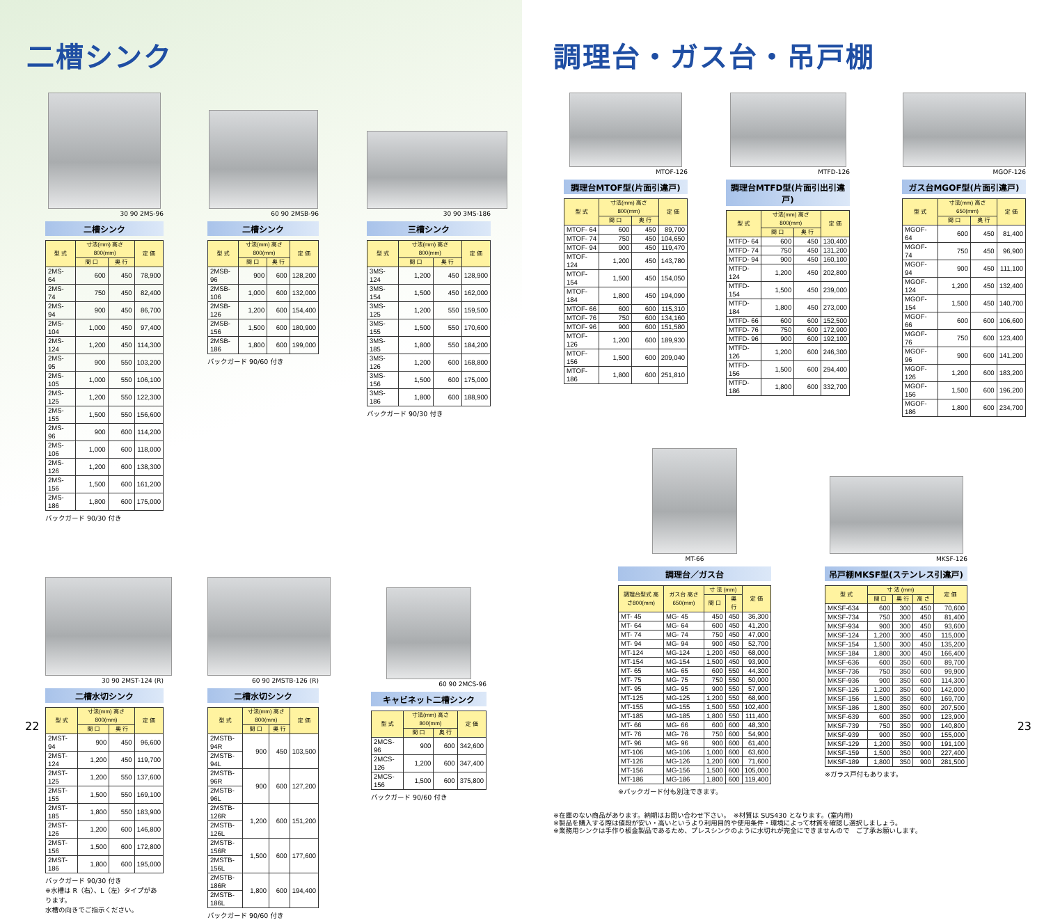二槽シンク
30 90 2MS-96
二槽シンク
| 型 式 | 寸法(mm) 高さ800(mm) | | 定 価 |
| --- | --- | --- | --- |
| | 間 口 | 奥 行 | |
| 2MS- 64 | 600 | 450 | 78,900 |
| 2MS- 74 | 750 | 450 | 82,400 |
| 2MS- 94 | 900 | 450 | 86,700 |
| 2MS-104 | 1,000 | 450 | 97,400 |
| 2MS-124 | 1,200 | 450 | 114,300 |
| 2MS- 95 | 900 | 550 | 103,200 |
| 2MS-105 | 1,000 | 550 | 106,100 |
| 2MS-125 | 1,200 | 550 | 122,300 |
| 2MS-155 | 1,500 | 550 | 156,600 |
| 2MS- 96 | 900 | 600 | 114,200 |
| 2MS-106 | 1,000 | 600 | 118,000 |
| 2MS-126 | 1,200 | 600 | 138,300 |
| 2MS-156 | 1,500 | 600 | 161,200 |
| 2MS-186 | 1,800 | 600 | 175,000 |
バックガード 90/30 付き
60 90 2MSB-96
二槽シンク
| 型 式 | 寸法(mm) 高さ800(mm) | | 定 価 |
| --- | --- | --- | --- |
| | 間 口 | 奥 行 | |
| 2MSB- 96 | 900 | 600 | 128,200 |
| 2MSB-106 | 1,000 | 600 | 132,000 |
| 2MSB-126 | 1,200 | 600 | 154,400 |
| 2MSB-156 | 1,500 | 600 | 180,900 |
| 2MSB-186 | 1,800 | 600 | 199,000 |
バックガード 90/60 付き
30 90 3MS-186
三槽シンク
| 型 式 | 寸法(mm) 高さ800(mm) | | 定 価 |
| --- | --- | --- | --- |
| | 間 口 | 奥 行 | |
| 3MS-124 | 1,200 | 450 | 128,900 |
| 3MS-154 | 1,500 | 450 | 162,000 |
| 3MS-125 | 1,200 | 550 | 159,500 |
| 3MS-155 | 1,500 | 550 | 170,600 |
| 3MS-185 | 1,800 | 550 | 184,200 |
| 3MS-126 | 1,200 | 600 | 168,800 |
| 3MS-156 | 1,500 | 600 | 175,000 |
| 3MS-186 | 1,800 | 600 | 188,900 |
バックガード 90/30 付き
30 90 2MST-124 (R)
二槽水切シンク
| 型 式 | 寸法(mm) 高さ800(mm) | | 定 価 |
| --- | --- | --- | --- |
| | 間 口 | 奥 行 | |
| 2MST- 94 | 900 | 450 | 96,600 |
| 2MST-124 | 1,200 | 450 | 119,700 |
| 2MST-125 | 1,200 | 550 | 137,600 |
| 2MST-155 | 1,500 | 550 | 169,100 |
| 2MST-185 | 1,800 | 550 | 183,900 |
| 2MST-126 | 1,200 | 600 | 146,800 |
| 2MST-156 | 1,500 | 600 | 172,800 |
| 2MST-186 | 1,800 | 600 | 195,000 |
バックガード 90/30 付き
※水槽は R（右）、L（左）タイプがあります。
水槽の向きでご指示ください。
60 90 2MSTB-126 (R)
二槽水切シンク
| 型 式 | 寸法(mm) 高さ800(mm) | | 定 価 |
| --- | --- | --- | --- |
| | 間 口 | 奥 行 | |
| 2MSTB- 94R | 900 | 450 | 103,500 |
| 2MSTB- 94L | | | |
| 2MSTB- 96R | 900 | 600 | 127,200 |
| 2MSTB- 96L | | | |
| 2MSTB-126R | 1,200 | 600 | 151,200 |
| 2MSTB-126L | | | |
| 2MSTB-156R | 1,500 | 600 | 177,600 |
| 2MSTB-156L | | | |
| 2MSTB-186R | 1,800 | 600 | 194,400 |
| 2MSTB-186L | | | |
バックガード 90/60 付き
60 90 2MCS-96
キャビネット二槽シンク
| 型 式 | 寸法(mm) 高さ800(mm) | | 定 価 |
| --- | --- | --- | --- |
| | 間 口 | 奥 行 | |
| 2MCS- 96 | 900 | 600 | 342,600 |
| 2MCS-126 | 1,200 | 600 | 347,400 |
| 2MCS-156 | 1,500 | 600 | 375,800 |
バックガード 90/60 付き
22
調理台・ガス台・吊戸棚
MTOF-126
調理台MTOF型(片面引違戸)
| 型 式 | 寸法(mm) 高さ800(mm) | | 定 価 |
| --- | --- | --- | --- |
| | 間 口 | 奥 行 | |
| MTOF- 64 | 600 | 450 | 89,700 |
| MTOF- 74 | 750 | 450 | 104,650 |
| MTOF- 94 | 900 | 450 | 119,470 |
| MTOF-124 | 1,200 | 450 | 143,780 |
| MTOF-154 | 1,500 | 450 | 154,050 |
| MTOF-184 | 1,800 | 450 | 194,090 |
| MTOF- 66 | 600 | 600 | 115,310 |
| MTOF- 76 | 750 | 600 | 134,160 |
| MTOF- 96 | 900 | 600 | 151,580 |
| MTOF-126 | 1,200 | 600 | 189,930 |
| MTOF-156 | 1,500 | 600 | 209,040 |
| MTOF-186 | 1,800 | 600 | 251,810 |
MTFD-126
調理台MTFD型(片面引出引違戸)
| 型 式 | 寸法(mm) 高さ800(mm) | | 定 価 |
| --- | --- | --- | --- |
| | 間 口 | 奥 行 | |
| MTFD- 64 | 600 | 450 | 130,400 |
| MTFD- 74 | 750 | 450 | 131,200 |
| MTFD- 94 | 900 | 450 | 160,100 |
| MTFD-124 | 1,200 | 450 | 202,800 |
| MTFD-154 | 1,500 | 450 | 239,000 |
| MTFD-184 | 1,800 | 450 | 273,000 |
| MTFD- 66 | 600 | 600 | 152,500 |
| MTFD- 76 | 750 | 600 | 172,900 |
| MTFD- 96 | 900 | 600 | 192,100 |
| MTFD-126 | 1,200 | 600 | 246,300 |
| MTFD-156 | 1,500 | 600 | 294,400 |
| MTFD-186 | 1,800 | 600 | 332,700 |
MGOF-126
ガス台MGOF型(片面引違戸)
| 型 式 | 寸法(mm) 高さ650(mm) | | 定 価 |
| --- | --- | --- | --- |
| | 間 口 | 奥 行 | |
| MGOF- 64 | 600 | 450 | 81,400 |
| MGOF- 74 | 750 | 450 | 96,900 |
| MGOF- 94 | 900 | 450 | 111,100 |
| MGOF-124 | 1,200 | 450 | 132,400 |
| MGOF-154 | 1,500 | 450 | 140,700 |
| MGOF- 66 | 600 | 600 | 106,600 |
| MGOF- 76 | 750 | 600 | 123,400 |
| MGOF- 96 | 900 | 600 | 141,200 |
| MGOF-126 | 1,200 | 600 | 183,200 |
| MGOF-156 | 1,500 | 600 | 196,200 |
| MGOF-186 | 1,800 | 600 | 234,700 |
MT-66
調理台／ガス台
| 調理台型式 高さ800(mm) | ガス台 高さ650(mm) | 寸 法 (mm) | | 定 価 |
| --- | --- | --- | --- | --- |
| | | 間 口 | 奥 行 | |
| MT- 45 | MG- 45 | 450 | 450 | 36,300 |
| MT- 64 | MG- 64 | 600 | 450 | 41,200 |
| MT- 74 | MG- 74 | 750 | 450 | 47,000 |
| MT- 94 | MG- 94 | 900 | 450 | 52,700 |
| MT-124 | MG-124 | 1,200 | 450 | 68,000 |
| MT-154 | MG-154 | 1,500 | 450 | 93,900 |
| MT- 65 | MG- 65 | 600 | 550 | 44,300 |
| MT- 75 | MG- 75 | 750 | 550 | 50,000 |
| MT- 95 | MG- 95 | 900 | 550 | 57,900 |
| MT-125 | MG-125 | 1,200 | 550 | 68,900 |
| MT-155 | MG-155 | 1,500 | 550 | 102,400 |
| MT-185 | MG-185 | 1,800 | 550 | 111,400 |
| MT- 66 | MG- 66 | 600 | 600 | 48,300 |
| MT- 76 | MG- 76 | 750 | 600 | 54,900 |
| MT- 96 | MG- 96 | 900 | 600 | 61,400 |
| MT-106 | MG-106 | 1,000 | 600 | 63,600 |
| MT-126 | MG-126 | 1,200 | 600 | 71,600 |
| MT-156 | MG-156 | 1,500 | 600 | 105,000 |
| MT-186 | MG-186 | 1,800 | 600 | 119,400 |
※バックガード付も別注できます。
MKSF-126
吊戸棚MKSF型(ステンレス引違戸)
| 型 式 | 寸 法 (mm) | | | 定 価 |
| --- | --- | --- | --- | --- |
| | 間 口 | 奥 行 | 高 さ | |
| MKSF-634 | 600 | 300 | 450 | 70,600 |
| MKSF-734 | 750 | 300 | 450 | 81,400 |
| MKSF-934 | 900 | 300 | 450 | 93,600 |
| MKSF-124 | 1,200 | 300 | 450 | 115,000 |
| MKSF-154 | 1,500 | 300 | 450 | 135,200 |
| MKSF-184 | 1,800 | 300 | 450 | 166,400 |
| MKSF-636 | 600 | 350 | 600 | 89,700 |
| MKSF-736 | 750 | 350 | 600 | 99,900 |
| MKSF-936 | 900 | 350 | 600 | 114,300 |
| MKSF-126 | 1,200 | 350 | 600 | 142,000 |
| MKSF-156 | 1,500 | 350 | 600 | 169,700 |
| MKSF-186 | 1,800 | 350 | 600 | 207,500 |
| MKSF-639 | 600 | 350 | 900 | 123,900 |
| MKSF-739 | 750 | 350 | 900 | 140,800 |
| MKSF-939 | 900 | 350 | 900 | 155,000 |
| MKSF-129 | 1,200 | 350 | 900 | 191,100 |
| MKSF-159 | 1,500 | 350 | 900 | 227,400 |
| MKSF-189 | 1,800 | 350 | 900 | 281,500 |
※ガラス戸付もあります。
※在庫のない商品があります。納期はお問い合わせ下さい。　※材質は SUS430 となります。(室内用)
※製品を購入する際は値段が安い・高いというより利用目的や使用条件・環境によって材質を確認し選択しましょう。
※業務用シンクは手作り板金製品であるため、プレスシンクのように水切れが完全にできませんので　ご了承お願いします。
23